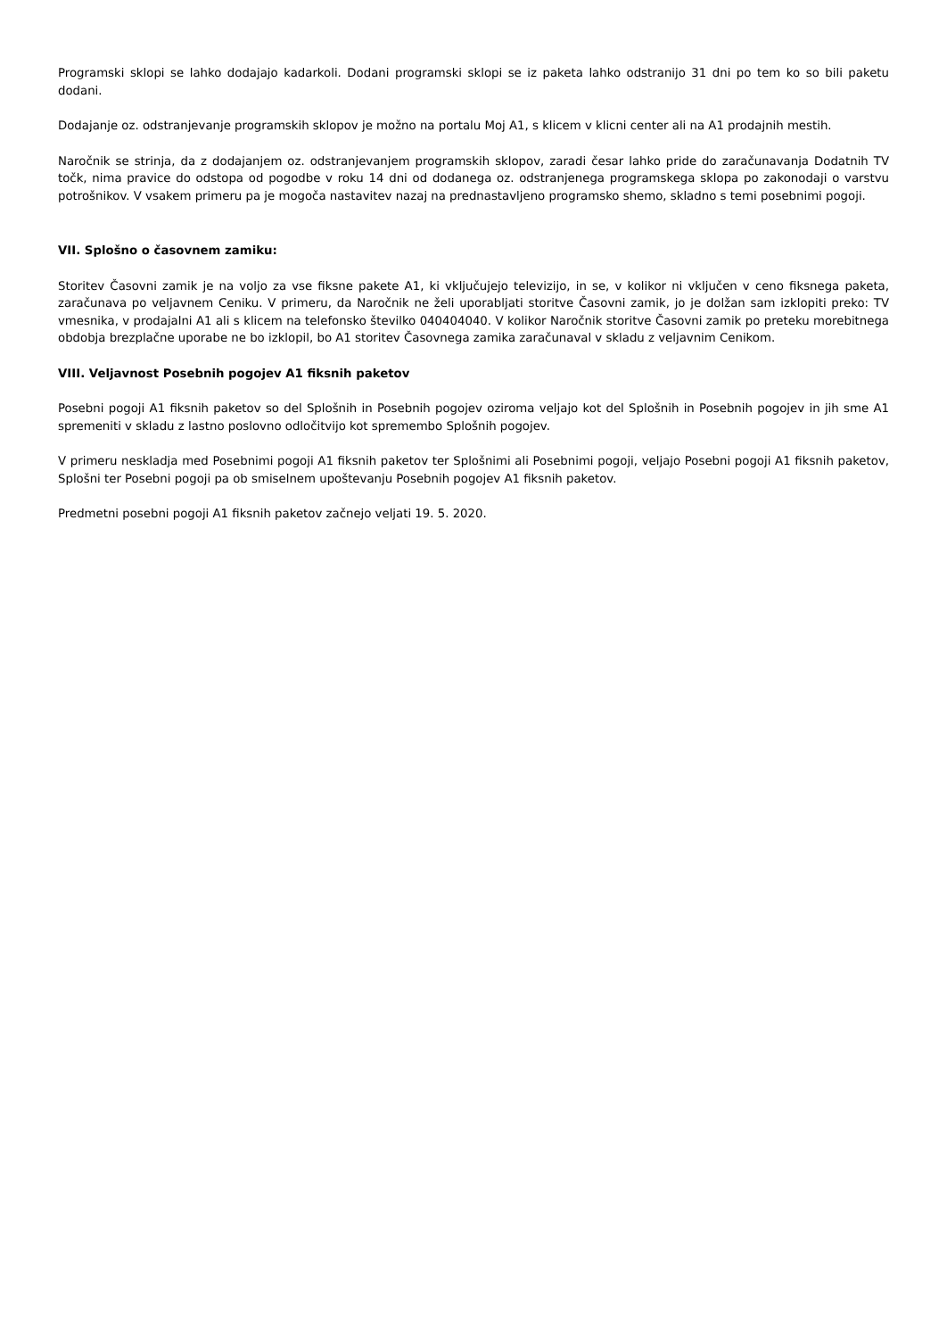Programski sklopi se lahko dodajajo kadarkoli. Dodani programski sklopi se iz paketa lahko odstranijo 31 dni po tem ko so bili paketu dodani.
Dodajanje oz. odstranjevanje programskih sklopov je možno na portalu Moj A1, s klicem v klicni center ali na A1 prodajnih mestih.
Naročnik se strinja, da z dodajanjem oz. odstranjevanjem programskih sklopov, zaradi česar lahko pride do zaračunavanja Dodatnih TV točk, nima pravice do odstopa od pogodbe v roku 14 dni od dodanega oz. odstranjenega programskega sklopa po zakonodaji o varstvu potrošnikov. V vsakem primeru pa je mogoča nastavitev nazaj na prednastavljeno programsko shemo, skladno s temi posebnimi pogoji.
VII. Splošno o časovnem zamiku:
Storitev Časovni zamik je na voljo za vse fiksne pakete A1, ki vključujejo televizijo, in se, v kolikor ni vključen v ceno fiksnega paketa, zaračunava po veljavnem Ceniku. V primeru, da Naročnik ne želi uporabljati storitve Časovni zamik, jo je dolžan sam izklopiti preko: TV vmesnika, v prodajalni A1 ali s klicem na telefonsko številko 040404040. V kolikor Naročnik storitve Časovni zamik po preteku morebitnega obdobja brezplačne uporabe ne bo izklopil, bo A1 storitev Časovnega zamika zaračunaval v skladu z veljavnim Cenikom.
VIII. Veljavnost Posebnih pogojev A1 fiksnih paketov
Posebni pogoji A1 fiksnih paketov so del Splošnih in Posebnih pogojev oziroma veljajo kot del Splošnih in Posebnih pogojev in jih sme A1 spremeniti v skladu z lastno poslovno odločitvijo kot spremembo Splošnih pogojev.
V primeru neskladja med Posebnimi pogoji A1 fiksnih paketov ter Splošnimi ali Posebnimi pogoji, veljajo Posebni pogoji A1 fiksnih paketov, Splošni ter Posebni pogoji pa ob smiselnem upoštevanju Posebnih pogojev A1 fiksnih paketov.
Predmetni posebni pogoji A1 fiksnih paketov začnejo veljati 19. 5. 2020.